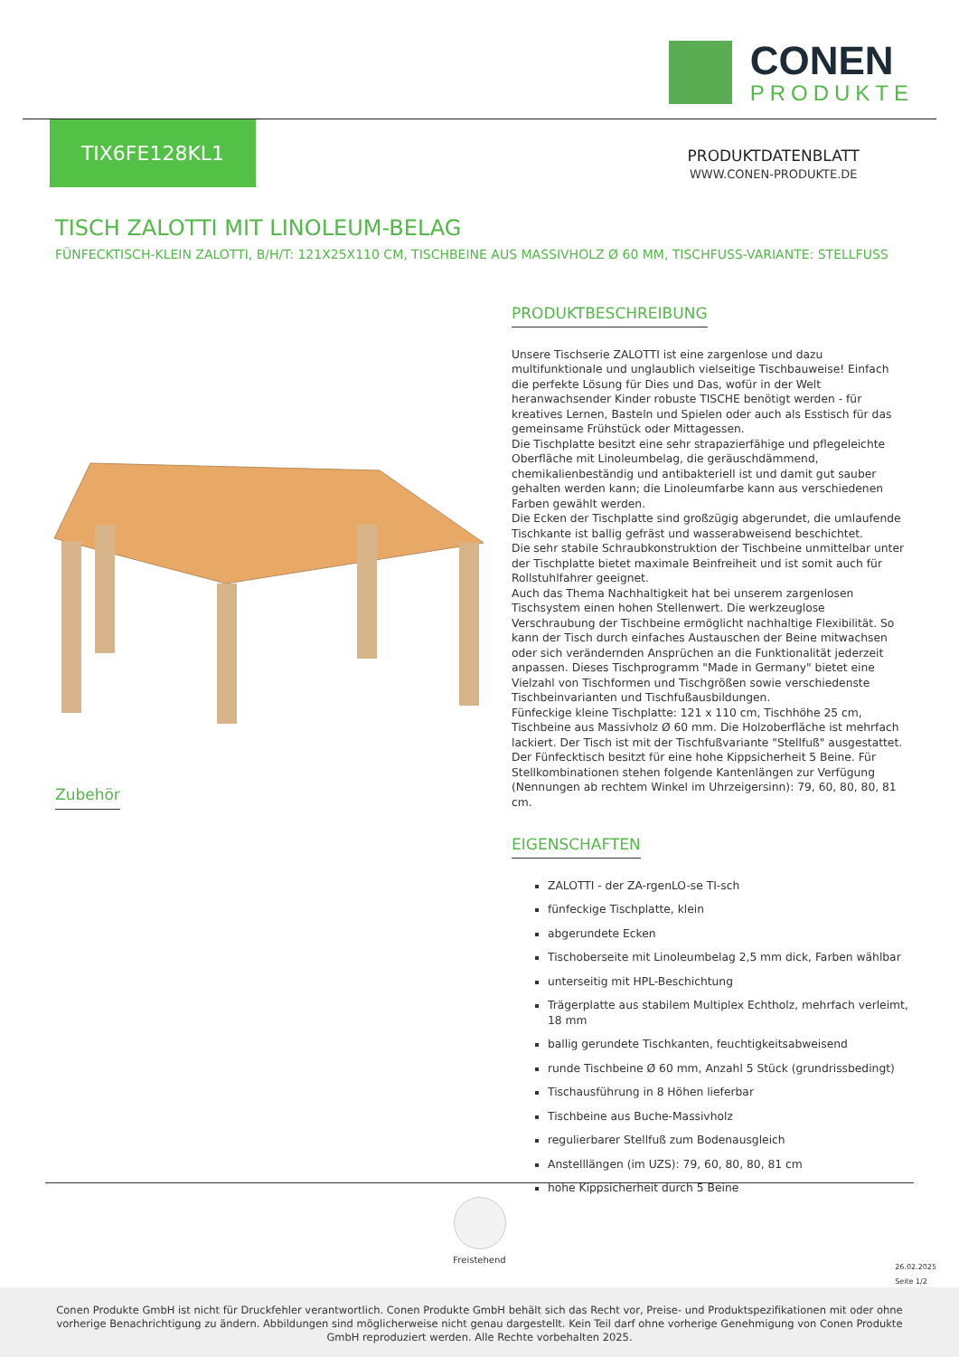CONEN
PRODUKTE
TIX6FE128KL1
PRODUKTDATENBLATT
WWW.CONEN-PRODUKTE.DE
TISCH ZALOTTI MIT LINOLEUM-BELAG
FÜNFECKTISCH-KLEIN ZALOTTI, B/H/T: 121X25X110 CM, TISCHBEINE AUS MASSIVHOLZ Ø 60 MM, TISCHFUSS-VARIANTE: STELLFUSS
PRODUKTBESCHREIBUNG
Unsere Tischserie ZALOTTI ist eine zargenlose und dazu multifunktionale und unglaublich vielseitige Tischbauweise! Einfach die perfekte Lösung für Dies und Das, wofür in der Welt heranwachsender Kinder robuste TISCHE benötigt werden - für kreatives Lernen, Basteln und Spielen oder auch als Esstisch für das gemeinsame Frühstück oder Mittagessen.
Die Tischplatte besitzt eine sehr strapazierfähige und pflegeleichte Oberfläche mit Linoleumbelag, die geräuschdämmend, chemikalienbeständig und antibakteriell ist und damit gut sauber gehalten werden kann; die Linoleumfarbe kann aus verschiedenen Farben gewählt werden.
Die Ecken der Tischplatte sind großzügig abgerundet, die umlaufende Tischkante ist ballig gefräst und wasserabweisend beschichtet.
Die sehr stabile Schraubkonstruktion der Tischbeine unmittelbar unter der Tischplatte bietet maximale Beinfreiheit und ist somit auch für Rollstuhlfahrer geeignet.
Auch das Thema Nachhaltigkeit hat bei unserem zargenlosen Tischsystem einen hohen Stellenwert. Die werkzeuglose Verschraubung der Tischbeine ermöglicht nachhaltige Flexibilität. So kann der Tisch durch einfaches Austauschen der Beine mitwachsen oder sich verändernden Ansprüchen an die Funktionalität jederzeit anpassen. Dieses Tischprogramm "Made in Germany" bietet eine Vielzahl von Tischformen und Tischgrößen sowie verschiedenste Tischbeinvarianten und Tischfußausbildungen.
Fünfeckige kleine Tischplatte: 121 x 110 cm, Tischhöhe 25 cm, Tischbeine aus Massivholz Ø 60 mm. Die Holzoberfläche ist mehrfach lackiert. Der Tisch ist mit der Tischfußvariante "Stellfuß" ausgestattet. Der Fünfecktisch besitzt für eine hohe Kippsicherheit 5 Beine. Für Stellkombinationen stehen folgende Kantenlängen zur Verfügung (Nennungen ab rechtem Winkel im Uhrzeigersinn): 79, 60, 80, 80, 81 cm.
EIGENSCHAFTEN
ZALOTTI - der ZA-rgenLO-se TI-sch
fünfeckige Tischplatte, klein
abgerundete Ecken
Tischoberseite mit Linoleumbelag 2,5 mm dick, Farben wählbar
unterseitig mit HPL-Beschichtung
Trägerplatte aus stabilem Multiplex Echtholz, mehrfach verleimt, 18 mm
ballig gerundete Tischkanten, feuchtigkeitsabweisend
runde Tischbeine Ø 60 mm, Anzahl 5 Stück (grundrissbedingt)
Tischausführung in 8 Höhen lieferbar
Tischbeine aus Buche-Massivholz
regulierbarer Stellfuß zum Bodenausgleich
Anstelllängen (im UZS): 79, 60, 80, 80, 81 cm
hohe Kippsicherheit durch 5 Beine
Zubehör
Freistehend
26.02.2025
Seite 1/2
Conen Produkte GmbH ist nicht für Druckfehler verantwortlich. Conen Produkte GmbH behält sich das Recht vor, Preise- und Produktspezifikationen mit oder ohne vorherige Benachrichtigung zu ändern. Abbildungen sind möglicherweise nicht genau dargestellt. Kein Teil darf ohne vorherige Genehmigung von Conen Produkte GmbH reproduziert werden. Alle Rechte vorbehalten 2025.